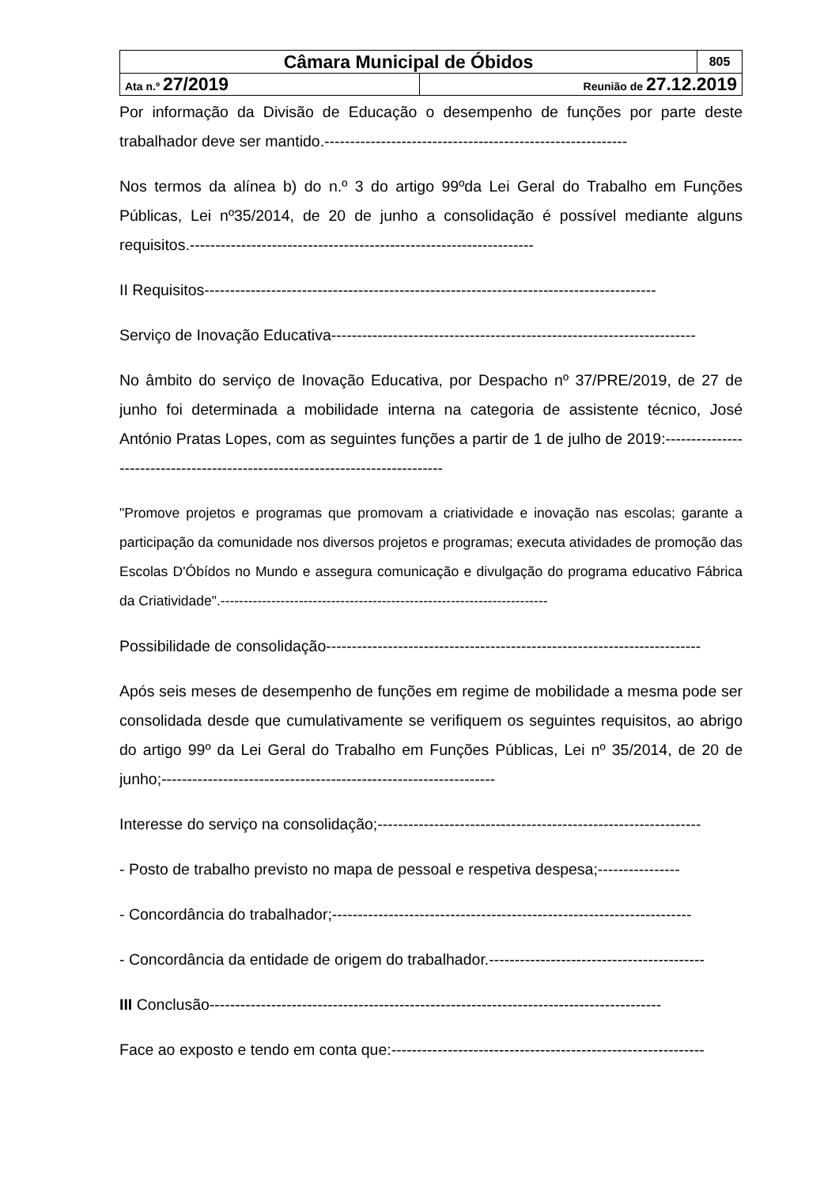| Câmara Municipal de Óbidos | | 805 |
| Ata n.º 27/2019 | Reunião de 27.12.2019 | |
Por informação da Divisão de Educação o desempenho de funções por parte deste trabalhador deve ser mantido.-----------------------------------------------------------
Nos termos da alínea b) do n.º 3 do artigo 99ºda Lei Geral do Trabalho em Funções Públicas, Lei nº35/2014, de 20 de junho a consolidação é possível mediante alguns requisitos.-------------------------------------------------------------------
II Requisitos----------------------------------------------------------------------------------------
Serviço de Inovação Educativa-----------------------------------------------------------------------
No âmbito do serviço de Inovação Educativa, por Despacho nº 37/PRE/2019, de 27 de junho foi determinada a mobilidade interna na categoria de assistente técnico, José António Pratas Lopes, com as seguintes funções a partir de 1 de julho de 2019:------------------------------------------------------------------------------
"Promove projetos e programas que promovam a criatividade e inovação nas escolas; garante a participação da comunidade nos diversos projetos e programas; executa atividades de promoção das Escolas D'Óbídos no Mundo e assegura comunicação e divulgação do programa educativo Fábrica da Criatividade".-----------------------------------------------------------------------
Possibilidade de consolidação-------------------------------------------------------------------------
Após seis meses de desempenho de funções em regime de mobilidade a mesma pode ser consolidada desde que cumulativamente se verifiquem os seguintes requisitos, ao abrigo do artigo 99º da Lei Geral do Trabalho em Funções Públicas, Lei nº 35/2014, de 20 de junho;-----------------------------------------------------------------
Interesse do serviço na consolidação;---------------------------------------------------------------
- Posto de trabalho previsto no mapa de pessoal e respetiva despesa;----------------
- Concordância do trabalhador;----------------------------------------------------------------------
- Concordância da entidade de origem do trabalhador.------------------------------------------
III Conclusão----------------------------------------------------------------------------------------
Face ao exposto e tendo em conta que:-------------------------------------------------------------